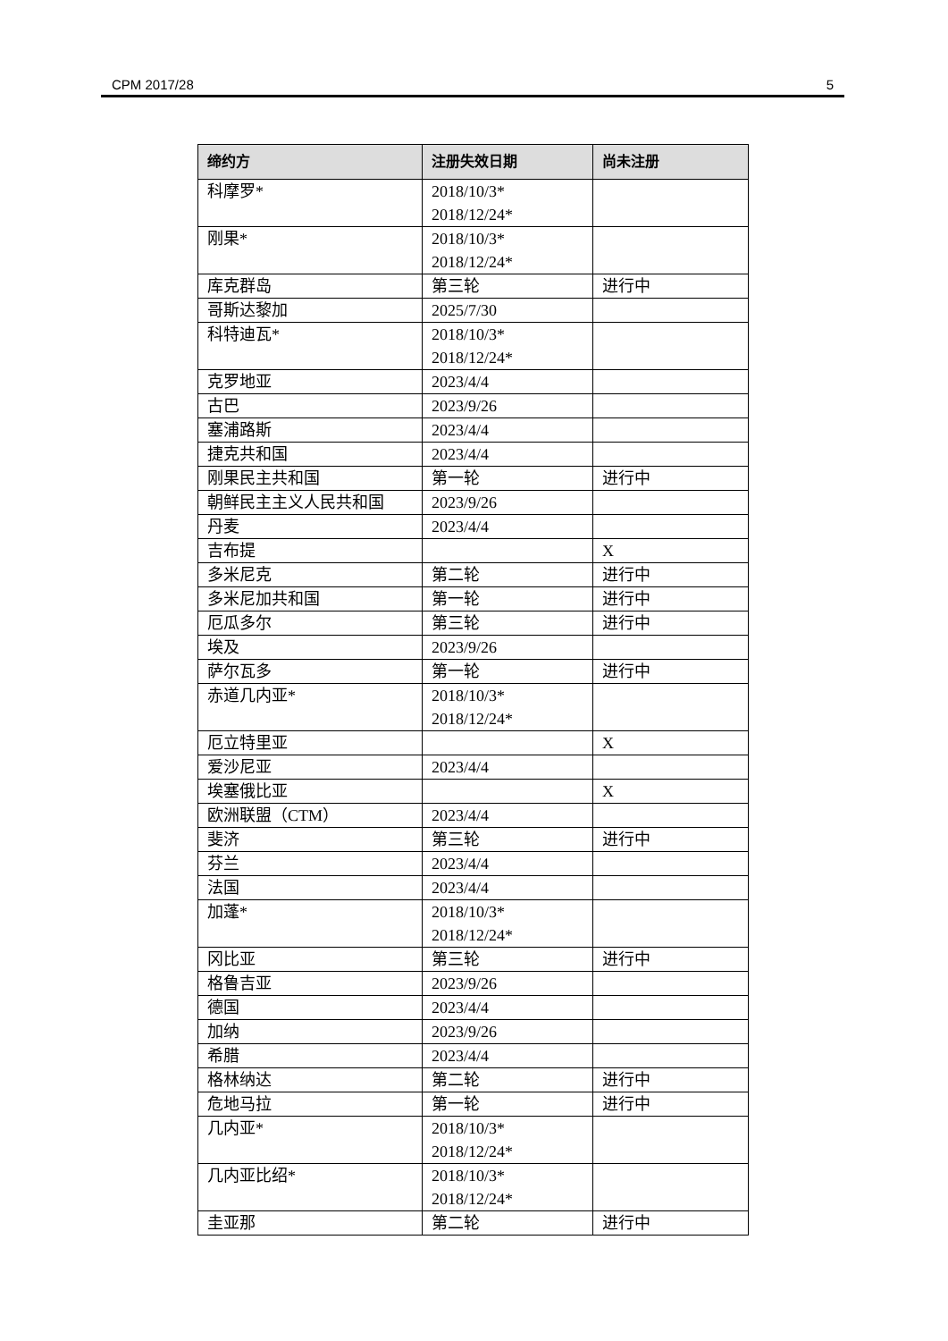CPM 2017/28 5
| 缔约方 | 注册失效日期 | 尚未注册 |
| --- | --- | --- |
| 科摩罗* | 2018/10/3* 2018/12/24* | |
| 刚果* | 2018/10/3* 2018/12/24* | |
| 库克群岛 | 第三轮 | 进行中 |
| 哥斯达黎加 | 2025/7/30 | |
| 科特迪瓦* | 2018/10/3* 2018/12/24* | |
| 克罗地亚 | 2023/4/4 | |
| 古巴 | 2023/9/26 | |
| 塞浦路斯 | 2023/4/4 | |
| 捷克共和国 | 2023/4/4 | |
| 刚果民主共和国 | 第一轮 | 进行中 |
| 朝鲜民主主义人民共和国 | 2023/9/26 | |
| 丹麦 | 2023/4/4 | |
| 吉布提 | | X |
| 多米尼克 | 第二轮 | 进行中 |
| 多米尼加共和国 | 第一轮 | 进行中 |
| 厄瓜多尔 | 第三轮 | 进行中 |
| 埃及 | 2023/9/26 | |
| 萨尔瓦多 | 第一轮 | 进行中 |
| 赤道几内亚* | 2018/10/3* 2018/12/24* | |
| 厄立特里亚 | | X |
| 爱沙尼亚 | 2023/4/4 | |
| 埃塞俄比亚 | | X |
| 欧洲联盟（CTM） | 2023/4/4 | |
| 斐济 | 第三轮 | 进行中 |
| 芬兰 | 2023/4/4 | |
| 法国 | 2023/4/4 | |
| 加蓬* | 2018/10/3* 2018/12/24* | |
| 冈比亚 | 第三轮 | 进行中 |
| 格鲁吉亚 | 2023/9/26 | |
| 德国 | 2023/4/4 | |
| 加纳 | 2023/9/26 | |
| 希腊 | 2023/4/4 | |
| 格林纳达 | 第二轮 | 进行中 |
| 危地马拉 | 第一轮 | 进行中 |
| 几内亚* | 2018/10/3* 2018/12/24* | |
| 几内亚比绍* | 2018/10/3* 2018/12/24* | |
| 圭亚那 | 第二轮 | 进行中 |